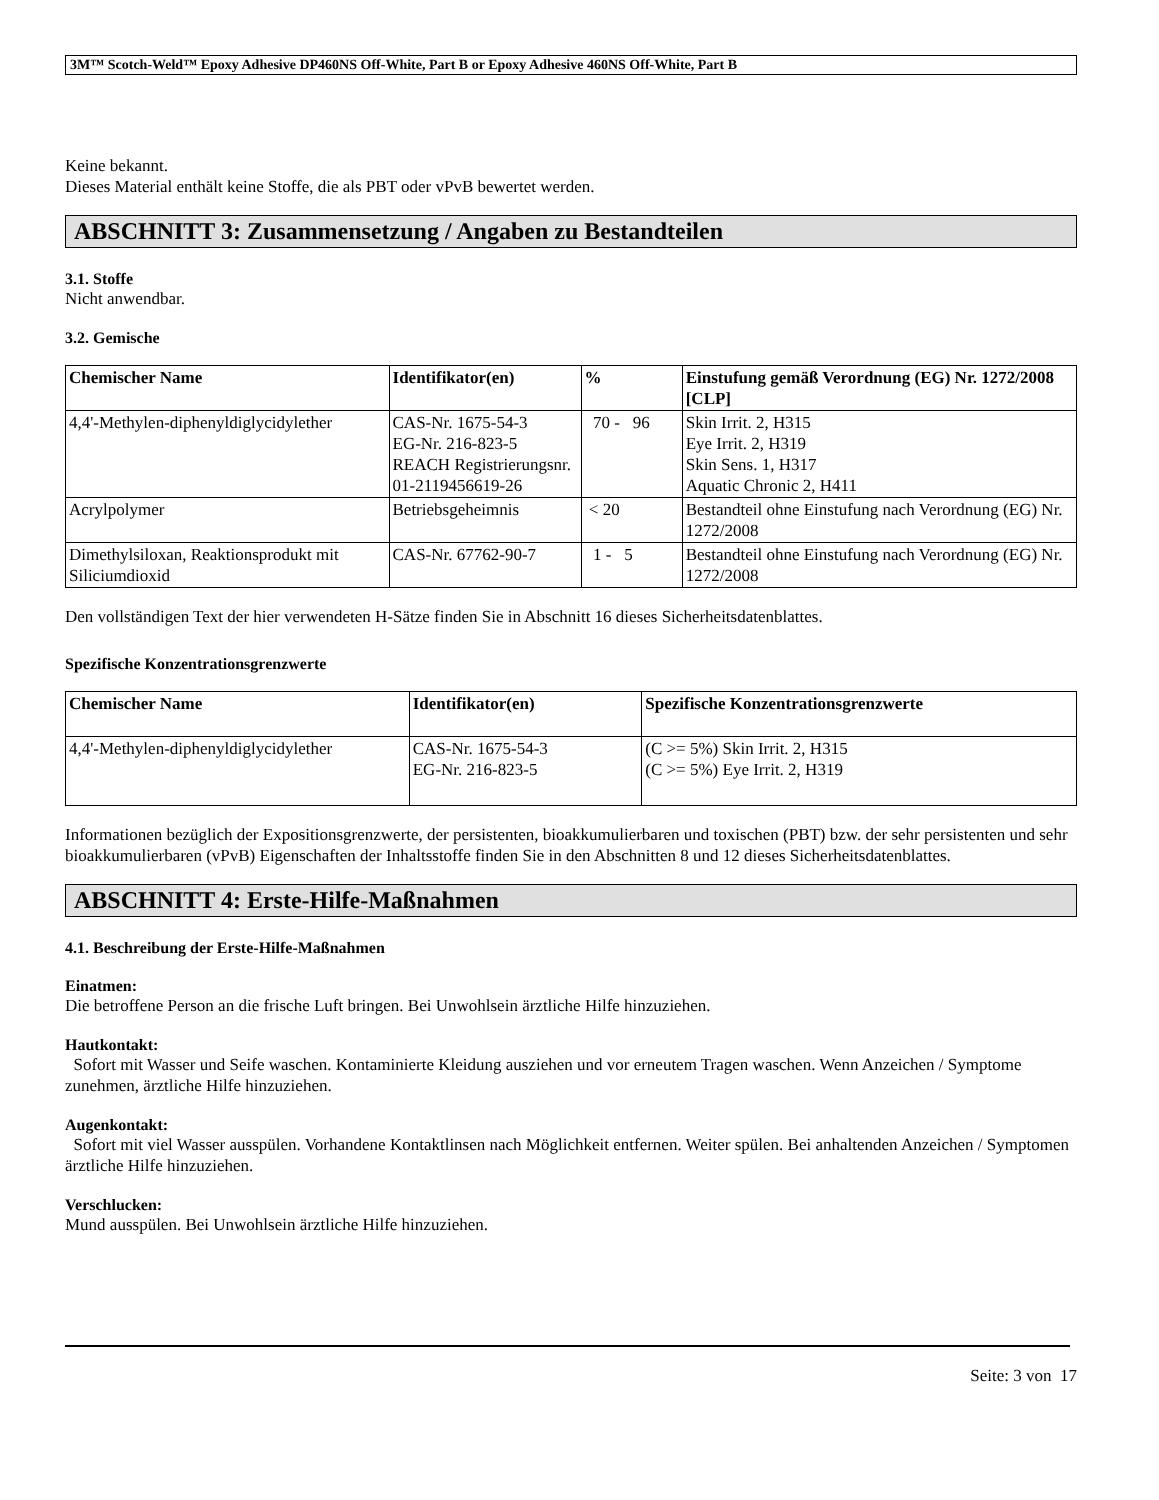3M™ Scotch-Weld™ Epoxy Adhesive DP460NS Off-White, Part B or Epoxy Adhesive 460NS Off-White, Part B
Keine bekannt.
Dieses Material enthält keine Stoffe, die als PBT oder vPvB bewertet werden.
ABSCHNITT 3: Zusammensetzung / Angaben zu Bestandteilen
3.1. Stoffe
Nicht anwendbar.
3.2. Gemische
| Chemischer Name | Identifikator(en) | % | Einstufung gemäß Verordnung (EG) Nr. 1272/2008 [CLP] |
| --- | --- | --- | --- |
| 4,4'-Methylen-diphenyldiglycidylether | CAS-Nr. 1675-54-3 EG-Nr. 216-823-5 REACH Registrierungsnr. 01-2119456619-26 | 70 - 96 | Skin Irrit. 2, H315 Eye Irrit. 2, H319 Skin Sens. 1, H317 Aquatic Chronic 2, H411 |
| Acrylpolymer | Betriebsgeheimnis | < 20 | Bestandteil ohne Einstufung nach Verordnung (EG) Nr. 1272/2008 |
| Dimethylsiloxan, Reaktionsprodukt mit Siliciumdioxid | CAS-Nr. 67762-90-7 | 1 - 5 | Bestandteil ohne Einstufung nach Verordnung (EG) Nr. 1272/2008 |
Den vollständigen Text der hier verwendeten H-Sätze finden Sie in Abschnitt 16 dieses Sicherheitsdatenblattes.
Spezifische Konzentrationsgrenzwerte
| Chemischer Name | Identifikator(en) | Spezifische Konzentrationsgrenzwerte |
| --- | --- | --- |
| 4,4'-Methylen-diphenyldiglycidylether | CAS-Nr. 1675-54-3 EG-Nr. 216-823-5 | (C >= 5%) Skin Irrit. 2, H315 (C >= 5%) Eye Irrit. 2, H319 |
Informationen bezüglich der Expositionsgrenzwerte, der persistenten, bioakkumulierbaren und toxischen (PBT) bzw. der sehr persistenten und sehr bioakkumulierbaren (vPvB) Eigenschaften der Inhaltsstoffe finden Sie in den Abschnitten 8 und 12 dieses Sicherheitsdatenblattes.
ABSCHNITT 4: Erste-Hilfe-Maßnahmen
4.1. Beschreibung der Erste-Hilfe-Maßnahmen
Einatmen:
Die betroffene Person an die frische Luft bringen. Bei Unwohlsein ärztliche Hilfe hinzuziehen.
Hautkontakt:
Sofort mit Wasser und Seife waschen. Kontaminierte Kleidung ausziehen und vor erneutem Tragen waschen. Wenn Anzeichen / Symptome zunehmen, ärztliche Hilfe hinzuziehen.
Augenkontakt:
Sofort mit viel Wasser ausspülen. Vorhandene Kontaktlinsen nach Möglichkeit entfernen. Weiter spülen. Bei anhaltenden Anzeichen / Symptomen ärztliche Hilfe hinzuziehen.
Verschlucken:
Mund ausspülen. Bei Unwohlsein ärztliche Hilfe hinzuziehen.
Seite: 3 von 17